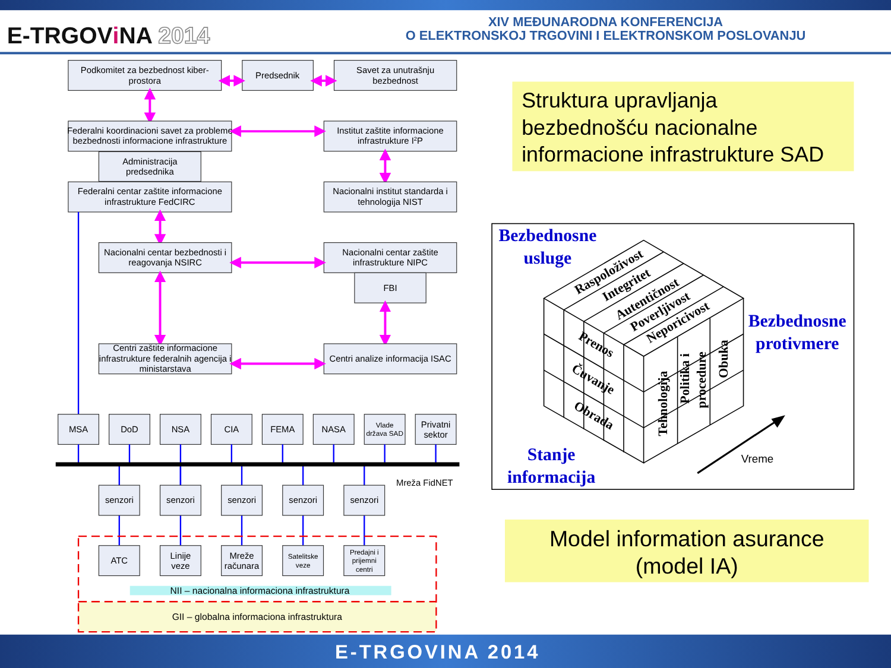E-TRGOViNA 2014
XIV MEĐUNARODNA KONFERENCIJA
O ELEKTRONSKOJ TRGOVINI I ELEKTRONSKOM POSLOVANJU
Podkomitet za bezbednost kiber-
prostora
Predsednik
Savet za unutrašnju
bezbednost
Federalni koordinacioni savet za probleme
bezbednosti informacione infrastrukture
Institut zaštite informacione
infrastrukture I2P
Administracija
predsednika
Federalni centar zaštite informacione
infrastrukture FedCIRC
Nacionalni institut standarda i
tehnologija NIST
Nacionalni centar bezbednosti i
reagovanja NSIRC
Nacionalni centar zaštite
infrastrukture NIPC
FBI
Centri zaštite informacione
infrastrukture federalnih agencija i
ministarstava
Centri analize informacija ISAC
MSA
DoD
NSA
CIA
FEMA
NASA
Vlade
država SAD
Privatni
sektor
Mreža FidNET
senzori
senzori
senzori
senzori
senzori
ATC
Linije
veze
Mreže
računara
Satelitske
veze
Predajni i
prijemni
centri
NII – nacionalna informaciona infrastruktura
GII – globalna informaciona infrastruktura
Struktura upravljanja
bezbednošću nacionalne
informacione infrastrukture SAD
Bezbednosne
usluge
Raspoloživost
Integritet
Autentičnost
Poverljivost
Neporicivost
Prenos
Čuvanje
Obrada
Tehnologija
Politika i
procedure
Obuka
Bezbednosne
protivmere
Stanje
informacija
Vreme
Model information asurance
(model IA)
E-TRGOVINA 2014